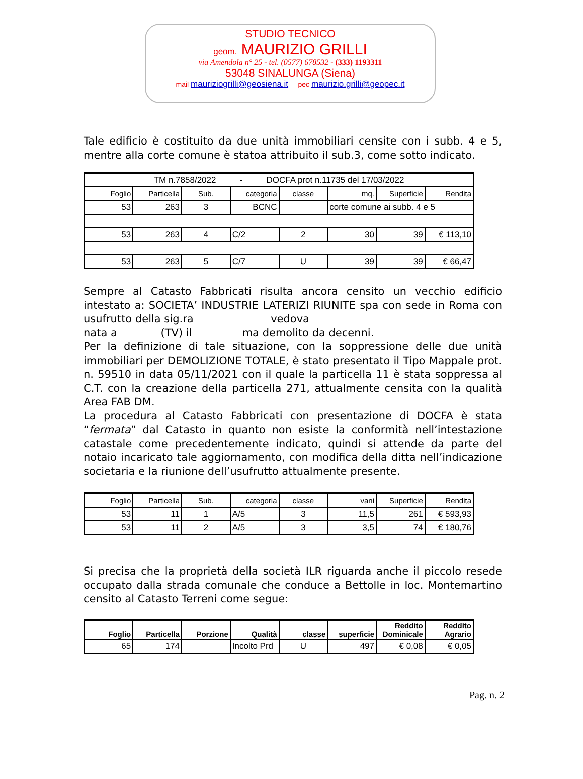STUDIO TECNICO
geom. MAURIZIO GRILLI
via Amendola n° 25 - tel. (0577) 678532 - (333) 1193311
53048 SINALUNGA (Siena)
mail mauriziogrilli@geosiena.it pec maurizio.grilli@geopec.it
Tale edificio è costituito da due unità immobiliari censite con i subb. 4 e 5, mentre alla corte comune è statoa attribuito il sub.3, come sotto indicato.
| TM n.7858/2022 - DOCFA prot n.11735 del 17/03/2022 | | | | | | | |
| Foglio | Particella | Sub. | categoria | classe | mq. | Superficie | Rendita |
| 53 | 263 | 3 | BCNC | | corte comune ai subb. 4 e 5 | | |
| 53 | 263 | 4 | C/2 | 2 | 30 | 39 | € 113,10 |
| 53 | 263 | 5 | C/7 | U | 39 | 39 | € 66,47 |
Sempre al Catasto Fabbricati risulta ancora censito un vecchio edificio intestato a: SOCIETA’ INDUSTRIE LATERIZI RIUNITE spa con sede in Roma con usufrutto della sig.ra vedova
nata a (TV) il ma demolito da decenni.
Per la definizione di tale situazione, con la soppressione delle due unità immobiliari per DEMOLIZIONE TOTALE, è stato presentato il Tipo Mappale prot. n. 59510 in data 05/11/2021 con il quale la particella 11 è stata soppressa al C.T. con la creazione della particella 271, attualmente censita con la qualità Area FAB DM.
La procedura al Catasto Fabbricati con presentazione di DOCFA è stata “fermata” dal Catasto in quanto non esiste la conformità nell’intestazione catastale come precedentemente indicato, quindi si attende da parte del notaio incaricato tale aggiornamento, con modifica della ditta nell’indicazione societaria e la riunione dell’usufrutto attualmente presente.
| Foglio | Particella | Sub. | categoria | classe | vani | Superficie | Rendita |
| --- | --- | --- | --- | --- | --- | --- | --- |
| 53 | 11 | 1 | A/5 | 3 | 11,5 | 261 | € 593,93 |
| 53 | 11 | 2 | A/5 | 3 | 3,5 | 74 | € 180,76 |
Si precisa che la proprietà della società ILR riguarda anche il piccolo resede occupato dalla strada comunale che conduce a Bettolle in loc. Montemartino censito al Catasto Terreni come segue:
| Foglio | Particella | Porzione | Qualità | classe | superficie | Reddito Dominicale | Reddito Agrario |
| --- | --- | --- | --- | --- | --- | --- | --- |
| 65 | 174 | | Incolto Prd | U | 497 | € 0,08 | € 0,05 |
Pag. n. 2